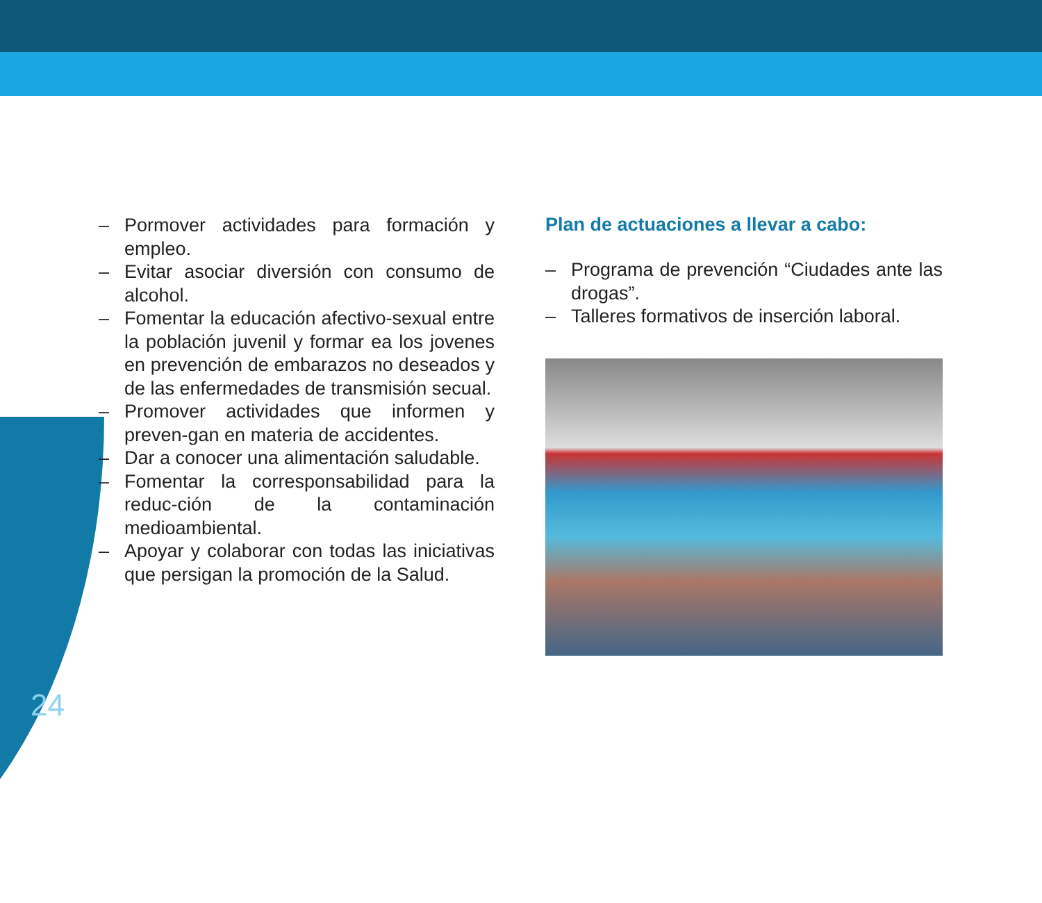– Pormover actividades para formación y empleo.
– Evitar asociar diversión con consumo de alcohol.
– Fomentar la educación afectivo-sexual entre la población juvenil y formar ea los jovenes en prevención de embarazos no deseados y de las enfermedades de transmisión secual.
– Promover actividades que informen y preven-gan en materia de accidentes.
– Dar a conocer una alimentación saludable.
– Fomentar la corresponsabilidad para la reduc-ción de la contaminación medioambiental.
– Apoyar y colaborar con todas las iniciativas que persigan la promoción de la Salud.
Plan de actuaciones a llevar a cabo:
– Programa de prevención “Ciudades ante las drogas”.
– Talleres formativos de inserción laboral.
24